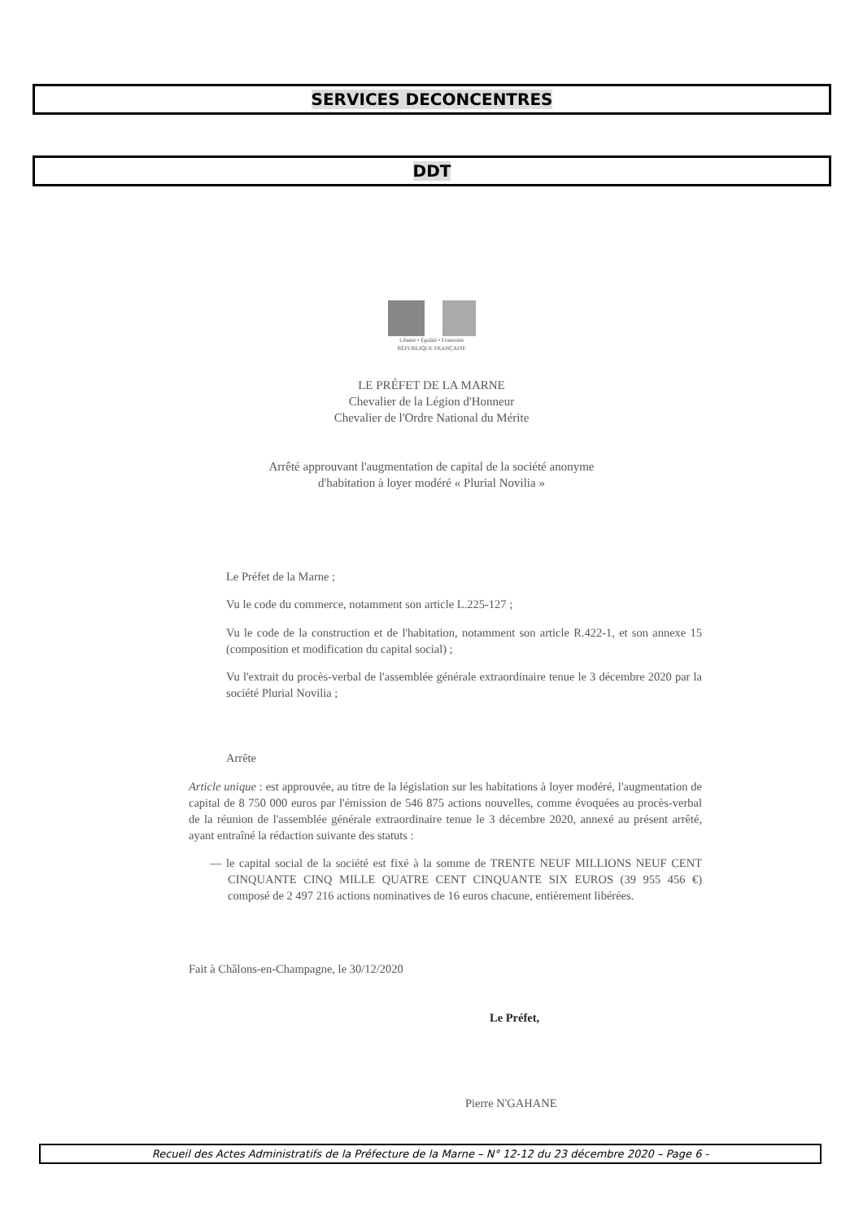SERVICES DECONCENTRES
DDT
Liberté • Égalité • Fraternité
RÉPUBLIQUE FRANÇAISE
LE PRÉFET DE LA MARNE
Chevalier de la Légion d'Honneur
Chevalier de l'Ordre National du Mérite
Arrêté approuvant l'augmentation de capital de la société anonyme
d'habitation à loyer modéré « Plurial Novilia »
Le Préfet de la Marne ;
Vu le code du commerce, notamment son article L.225-127 ;
Vu le code de la construction et de l'habitation, notamment son article R.422-1, et son annexe 15 (composition et modification du capital social) ;
Vu l'extrait du procès-verbal de l'assemblée générale extraordinaire tenue le 3 décembre 2020 par la société Plurial Novilia ;
Arrête
Article unique : est approuvée, au titre de la législation sur les habitations à loyer modéré, l'augmentation de capital de 8 750 000 euros par l'émission de 546 875 actions nouvelles, comme évoquées au procès-verbal de la réunion de l'assemblée générale extraordinaire tenue le 3 décembre 2020, annexé au présent arrêté, ayant entraîné la rédaction suivante des statuts :
— le capital social de la société est fixé à la somme de TRENTE NEUF MILLIONS NEUF CENT CINQUANTE CINQ MILLE QUATRE CENT CINQUANTE SIX EUROS (39 955 456 €) composé de 2 497 216 actions nominatives de 16 euros chacune, entièrement libérées.
Fait à Châlons-en-Champagne, le 30/12/2020
Le Préfet,
Pierre N'GAHANE
Recueil des Actes Administratifs de la Préfecture de la Marne – N° 12-12 du 23 décembre 2020 – Page 6 -